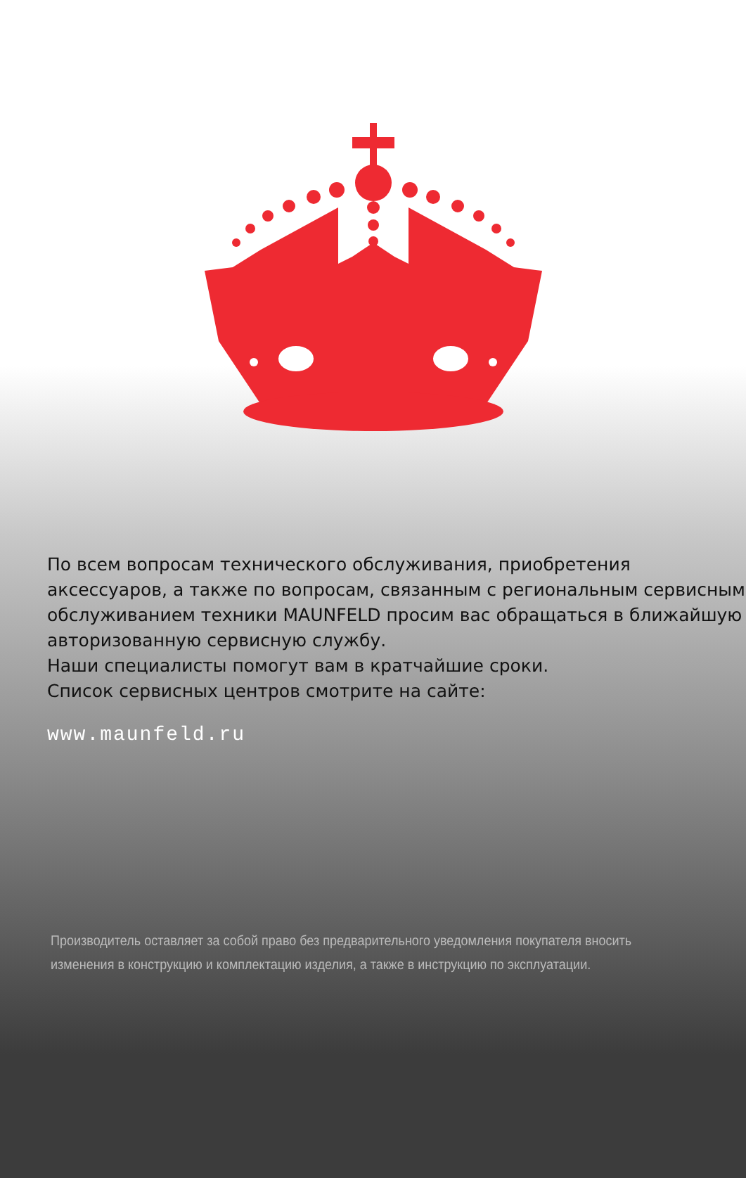По всем вопросам технического обслуживания, приобретения аксессуаров, а также по вопросам, связанным с региональным сервисным обслуживанием техники MAUNFELD просим вас обращаться в ближайшую авторизованную сервисную службу.
Наши специалисты помогут вам в кратчайшие сроки.
Список сервисных центров смотрите на сайте:
www.maunfeld.ru
Производитель оставляет за собой право без предварительного уведомления покупателя вносить изменения в конструкцию и комплектацию изделия, а также в инструкцию по эксплуатации.